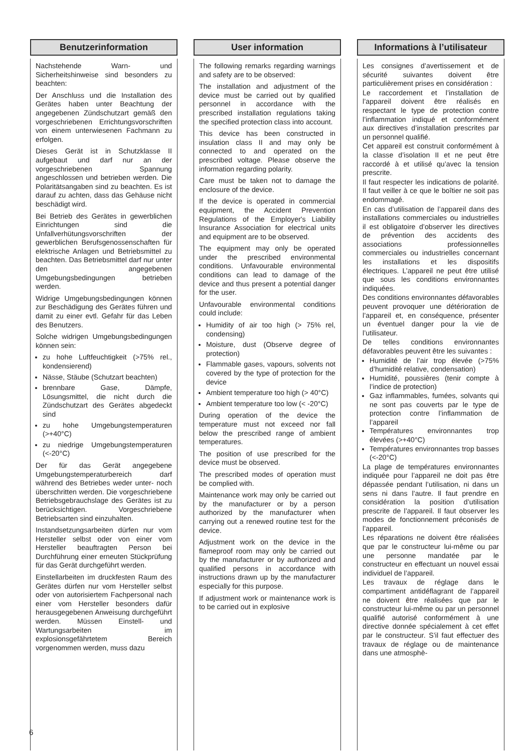Benutzerinformation
Nachstehende Warn- und Sicherheitshinweise sind besonders zu beachten:
Der Anschluss und die Installation des Gerätes haben unter Beachtung der angegebenen Zündschutzart gemäß den vorgeschriebenen Errichtungsvorschriften von einem unterwiesenen Fachmann zu erfolgen.
Dieses Gerät ist in Schutzklasse II aufgebaut und darf nur an der vorgeschriebenen Spannung angeschlossen und betrieben werden. Die Polaritätsangaben sind zu beachten. Es ist darauf zu achten, dass das Gehäuse nicht beschädigt wird.
Bei Betrieb des Gerätes in gewerblichen Einrichtungen sind die Unfallverhütungsvorschriften der gewerblichen Berufsgenossenschaften für elektrische Anlagen und Betriebsmittel zu beachten. Das Betriebsmittel darf nur unter den angegebenen Umgebungsbedingungen betrieben werden.
Widrige Umgebungsbedingungen können zur Beschädigung des Gerätes führen und damit zu einer evtl. Gefahr für das Leben des Benutzers.
Solche widrigen Umgebungsbedingungen können sein:
zu hohe Luftfeuchtigkeit (>75% rel., kondensierend)
Nässe, Stäube (Schutzart beachten)
brennbare Gase, Dämpfe, Lösungsmittel, die nicht durch die Zündschutzart des Gerätes abgedeckt sind
zu hohe Umgebungstemperaturen (>+40°C)
zu niedrige Umgebungstemperaturen (<-20°C)
Der für das Gerät angegebene Umgebungstemperaturbereich darf während des Betriebes weder unter- noch überschritten werden. Die vorgeschriebene Betriebsgebrauchslage des Gerätes ist zu berücksichtigen. Vorgeschriebene Betriebsarten sind einzuhalten.
Instandsetzungsarbeiten dürfen nur vom Hersteller selbst oder von einer vom Hersteller beauftragten Person bei Durchführung einer erneuten Stückprüfung für das Gerät durchgeführt werden.
Einstellarbeiten im druckfesten Raum des Gerätes dürfen nur vom Hersteller selbst oder von autorisiertem Fachpersonal nach einer vom Hersteller besonders dafür herausgegebenen Anweisung durchgeführt werden. Müssen Einstell- und Wartungsarbeiten im explosionsgefährtetem Bereich vorgenommen werden, muss dazu
User information
The following remarks regarding warnings and safety are to be observed:
The installation and adjustment of the device must be carried out by qualified personnel in accordance with the prescribed installation regulations taking the specified protection class into account.
This device has been constructed in insulation class II and may only be connected to and operated on the prescribed voltage. Please observe the information regarding polarity.
Care must be taken not to damage the enclosure of the device.
If the device is operated in commercial equipment, the Accident Prevention Regulations of the Employer's Liability Insurance Association for electrical units and equipment are to be observed.
The equipment may only be operated under the prescribed environmental conditions. Unfavourable environmental conditions can lead to damage of the device and thus present a potential danger for the user.
Unfavourable environmental conditions could include:
Humidity of air too high (> 75% rel, condensing)
Moisture, dust (Observe degree of protection)
Flammable gases, vapours, solvents not covered by the type of protection for the device
Ambient temperature too high (> 40°C)
Ambient temperature too low (< -20°C)
During operation of the device the temperature must not exceed nor fall below the prescribed range of ambient temperatures.
The position of use prescribed for the device must be observed.
The prescribed modes of operation must be complied with.
Maintenance work may only be carried out by the manufacturer or by a person authorized by the manufacturer when carrying out a renewed routine test for the device.
Adjustment work on the device in the flameproof room may only be carried out by the manufacturer or by authorized and qualified persons in accordance with instructions drawn up by the manufacturer especially for this purpose.
If adjustment work or maintenance work is to be carried out in explosive
Informations à l’utilisateur
Les consignes d’avertissement et de sécurité suivantes doivent être particulièrement prises en considération :
Le raccordement et l’installation de l’appareil doivent être réalisés en respectant le type de protection contre l’inflammation indiqué et conformément aux directives d’installation prescrites par un personnel qualifié.
Cet appareil est construit conformément à la classe d’isolation II et ne peut être raccordé à et utilisé qu’avec la tension prescrite.
Il faut respecter les indications de polarité. Il faut veiller à ce que le boîtier ne soit pas endommagé.
En cas d’utilisation de l’appareil dans des installations commerciales ou industrielles il est obligatoire d’observer les directives de prévention des accidents des associations professionnelles commerciales ou industrielles concernant les installations et les dispositifs électriques. L’appareil ne peut être utilisé que sous les conditions environnantes indiquées.
Des conditions environnantes défavorables peuvent provoquer une détérioration de l’appareil et, en conséquence, présenter un éventuel danger pour la vie de l’utilisateur.
De telles conditions environnantes défavorables peuvent être les suivantes :
Humidité de l’air trop élevée (>75% d’humidité relative, condensation)
Humidité, poussières (tenir compte à l’indice de protection)
Gaz inflammables, fumées, solvants qui ne sont pas couverts par le type de protection contre l’inflammation de l’appareil
Températures environnantes trop élevées (>+40°C)
Températures environnantes trop basses (<-20°C)
La plage de températures environnantes indiquée pour l’appareil ne doit pas être dépassée pendant l’utilisation, ni dans un sens ni dans l’autre. Il faut prendre en considération la position d’utilisation prescrite de l’appareil. Il faut observer les modes de fonctionnement préconisés de l’appareil.
Les réparations ne doivent être réalisées que par le constructeur lui-même ou par une personne mandatée par le constructeur en effectuant un nouvel essai individuel de l’appareil.
Les travaux de réglage dans le compartiment antidéflagrant de l’appareil ne doivent être réalisées que par le constructeur lui-même ou par un personnel qualifié autorisé conformément à une directive donnée spécialement à cet effet par le constructeur. S’il faut effectuer des travaux de réglage ou de maintenance dans une atmosphè-
6